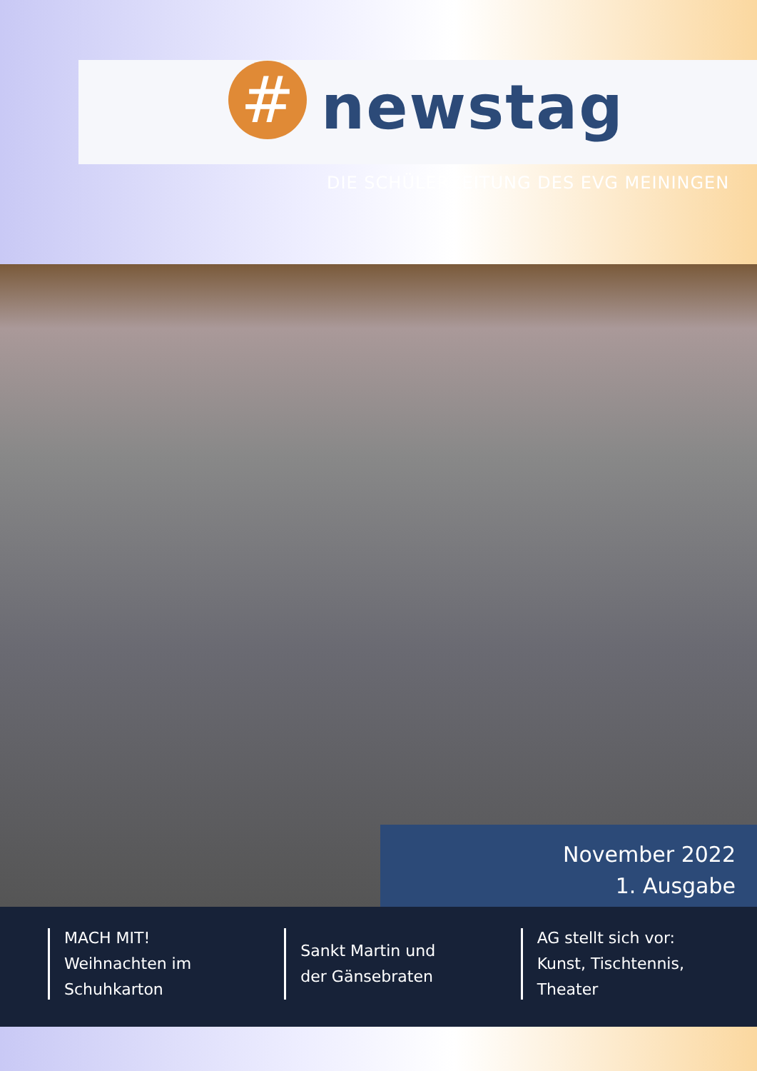#
newstag
DIE SCHÜLERZEITUNG DES EVG MEININGEN
November 2022
1. Ausgabe
MACH MIT!
Weihnachten im
Schuhkarton
Sankt Martin und
der Gänsebraten
AG stellt sich vor:
Kunst, Tischtennis, Theater